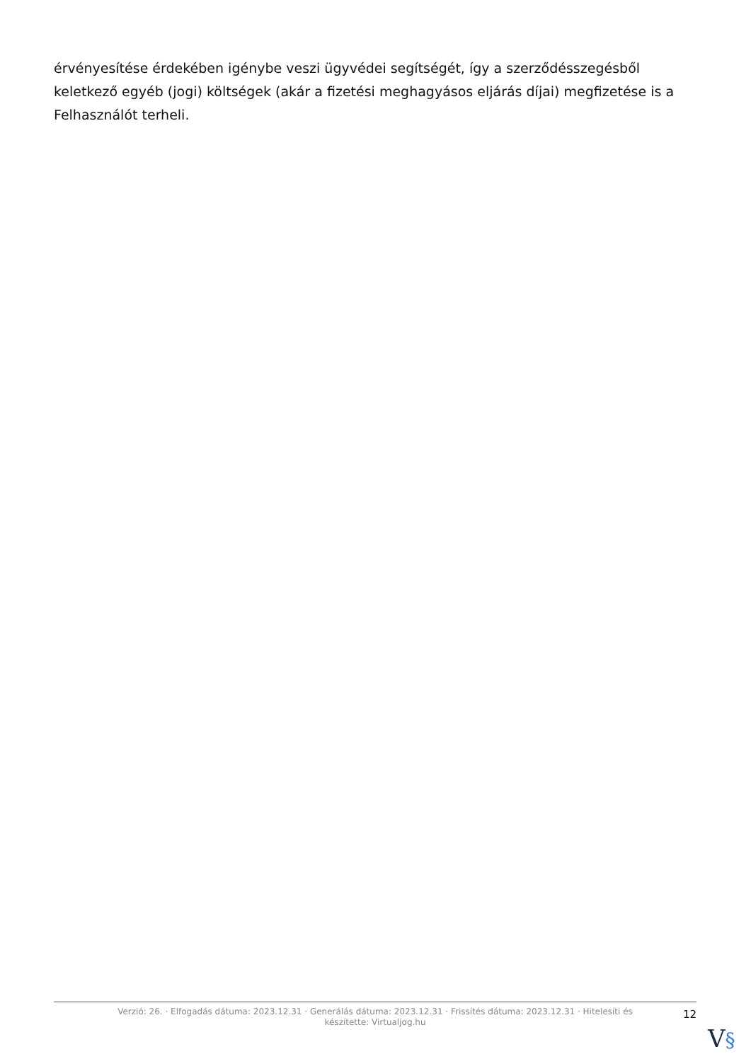érvényesítése érdekében igénybe veszi ügyvédei segítségét, így a szerződésszegésből keletkező egyéb (jogi) költségek (akár a fizetési meghagyásos eljárás díjai) megfizetése is a Felhasználót terheli.
Verzió: 26. · Elfogadás dátuma: 2023.12.31 · Generálás dátuma: 2023.12.31 · Frissítés dátuma: 2023.12.31 · Hitelesíti és készítette: Virtualjog.hu
12
V§